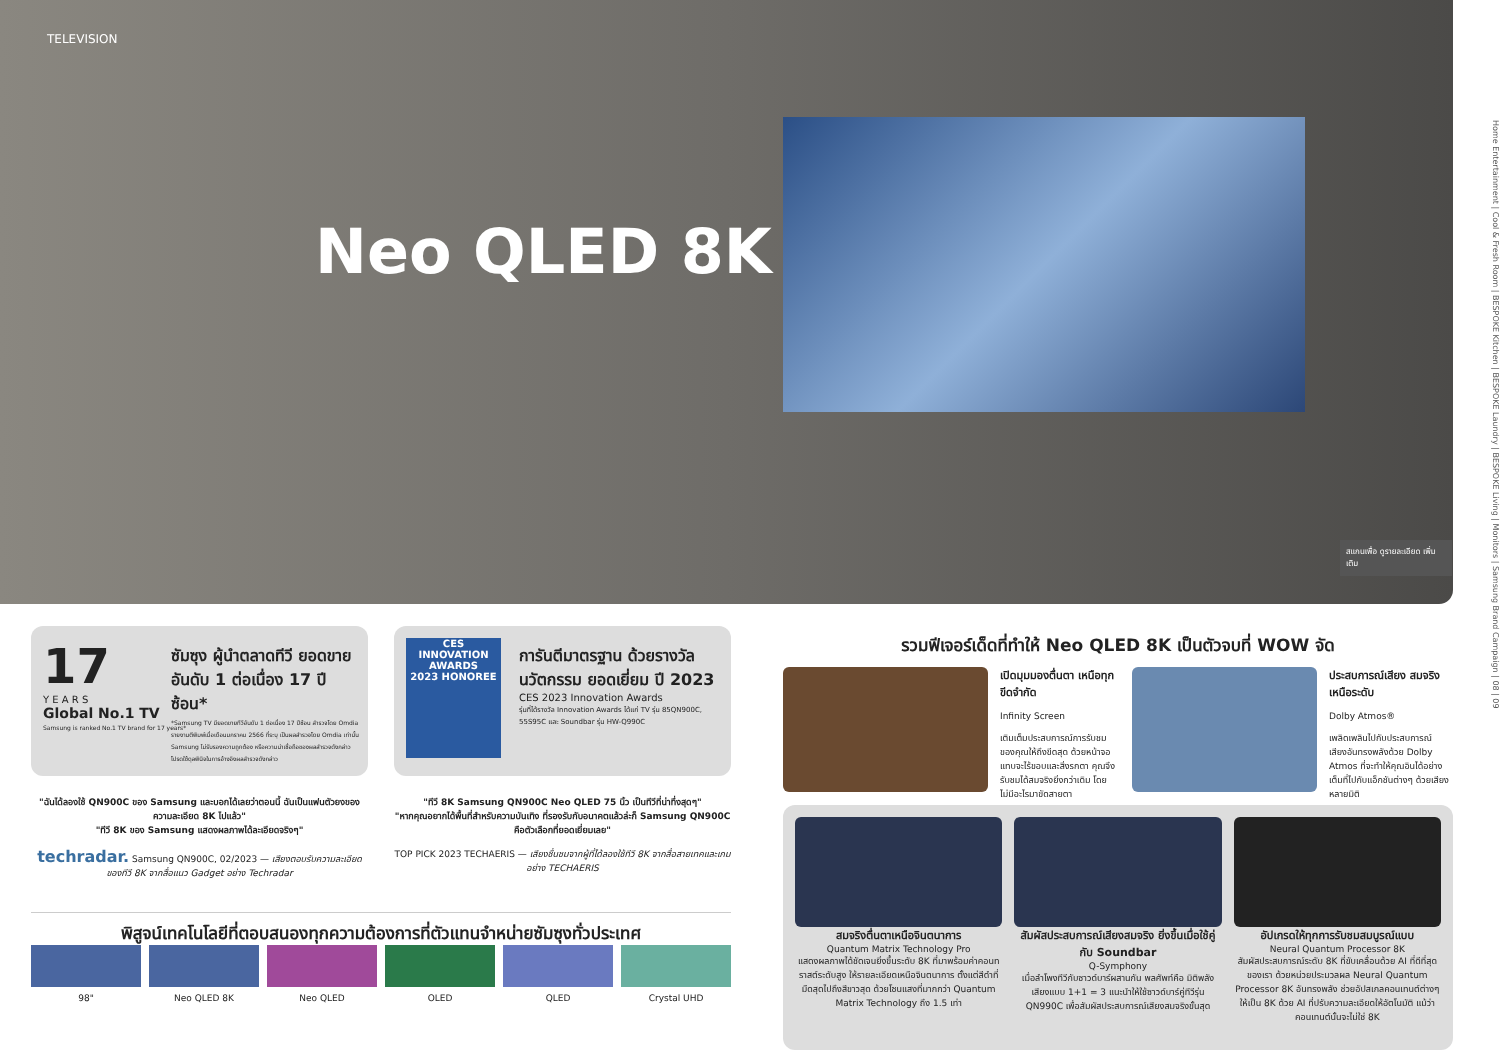TELEVISION
Neo QLED 8K
สแกนเพื่อ ดูรายละเอียด เพิ่มเติม
Home Entertainment | Cool & Fresh Room | BESPOKE Kitchen | BESPOKE Laundry | BESPOKE Living | Monitors | Samsung Brand Campaign | 08 | 09
17
Y E A R S
Global No.1 TV
Samsung is ranked No.1 TV brand for 17 years*
ซัมซุง ผู้นำตลาดทีวี ยอดขายอันดับ 1 ต่อเนื่อง 17 ปีซ้อน*
*Samsung TV มียอดขายทีวีอันดับ 1 ต่อเนื่อง 17 ปีซ้อน สำรวจโดย Omdia รายงานตีพิมพ์เมื่อเดือนมกราคม 2566 ที่ระบุ เป็นผลสำรวจโดย Omdia เท่านั้น Samsung ไม่รับรองความถูกต้อง หรือความน่าเชื่อถือของผลสำรวจดังกล่าว โปรดใช้ดุลพินิจในการอ้างอิงผลสำรวจดังกล่าว
CES
INNOVATION AWARDS
2023 HONOREE
การันตีมาตรฐาน ด้วยรางวัลนวัตกรรม ยอดเยี่ยม ปี 2023
CES 2023 Innovation Awards
รุ่นที่ได้รางวัล Innovation Awards ได้แก่ TV รุ่น 85QN900C, 55S95C และ Soundbar รุ่น HW-Q990C
"ฉันได้ลองใช้ QN900C ของ Samsung และบอกได้เลยว่าตอนนี้ ฉันเป็นแฟนตัวยงของความละเอียด 8K ไปแล้ว"
"ทีวี 8K ของ Samsung แสดงผลภาพได้ละเอียดจริงๆ"
techradar. Samsung QN900C, 02/2023 — เสียงตอบรับความละเอียดของทีวี 8K จากสื่อแนว Gadget อย่าง Techradar
"ทีวี 8K Samsung QN900C Neo QLED 75 นิ้ว เป็นทีวีที่น่าทึ่งสุดๆ"
"หากคุณอยากได้พื้นที่สำหรับความบันเทิง ที่รองรับกับอนาคตแล้วล่ะก็ Samsung QN900C คือตัวเลือกที่ยอดเยี่ยมเลย"
TOP PICK 2023 TECHAERIS — เสียงชื่นชมจากผู้ที่ได้ลองใช้ทีวี 8K จากสื่อสายเทคและเกมอย่าง TECHAERIS
พิสูจน์เทคโนโลยีที่ตอบสนองทุกความต้องการที่ตัวแทนจำหน่ายซัมซุงทั่วประเทศ
98" Neo QLED 8K Neo QLED OLED QLED Crystal UHD
รวมฟีเจอร์เด็ดที่ทำให้ Neo QLED 8K เป็นตัวจบที่ WOW จัด
เปิดมุมมองตื่นตา เหนือทุกขีดจำกัด
Infinity Screen
เติมเต็มประสบการณ์การรับชมของคุณให้ถึงขีดสุด ด้วยหน้าจอแทบจะไร้ขอบและสิ่งรกตา คุณจึงรับชมได้สมจริงยิ่งกว่าเดิม โดยไม่มีอะไรมาขัดสายตา
ประสบการณ์เสียง สมจริงเหนือระดับ
Dolby Atmos®
เพลิดเพลินไปกับประสบการณ์เสียงอันทรงพลังด้วย Dolby Atmos ที่จะทำให้คุณอินได้อย่างเต็มที่ไปกับแอ็กชันต่างๆ ด้วยเสียงหลายมิติ
สมจริงตื่นตาเหนือจินตนาการ
Quantum Matrix Technology Pro
แสดงผลภาพได้ชัดเจนยิ่งขึ้นระดับ 8K ที่มาพร้อมค่าคอนทราสต์ระดับสูง ให้รายละเอียดเหนือจินตนาการ ตั้งแต่สีดำที่มืดสุดไปถึงสีขาวสุด ด้วยโซนแสงที่มากกว่า Quantum Matrix Technology ถึง 1.5 เท่า
สัมผัสประสบการณ์เสียงสมจริง ยิ่งขึ้นเมื่อใช้คู่กับ Soundbar
Q-Symphony
เมื่อลำโพงทีวีกับซาวด์บาร์ผสานกัน พลศัพท์คือ มิติพลังเสียงแบบ 1+1 = 3 แนะนำให้ใช้ซาวด์บาร์คู่ทีวีรุ่น QN990C เพื่อสัมผัสประสบการณ์เสียงสมจริงขั้นสุด
อัปเกรดให้ทุกการรับชมสมบูรณ์แบบ
Neural Quantum Processor 8K
สัมผัสประสบการณ์ระดับ 8K ที่ขับเคลื่อนด้วย AI ที่ดีที่สุดของเรา ด้วยหน่วยประมวลผล Neural Quantum Processor 8K อันทรงพลัง ช่วยอัปสเกลคอนเทนต์ต่างๆ ให้เป็น 8K ด้วย AI ที่ปรับความละเอียดให้อัตโนมัติ แม้ว่าคอนเทนต์นั้นจะไม่ใช่ 8K